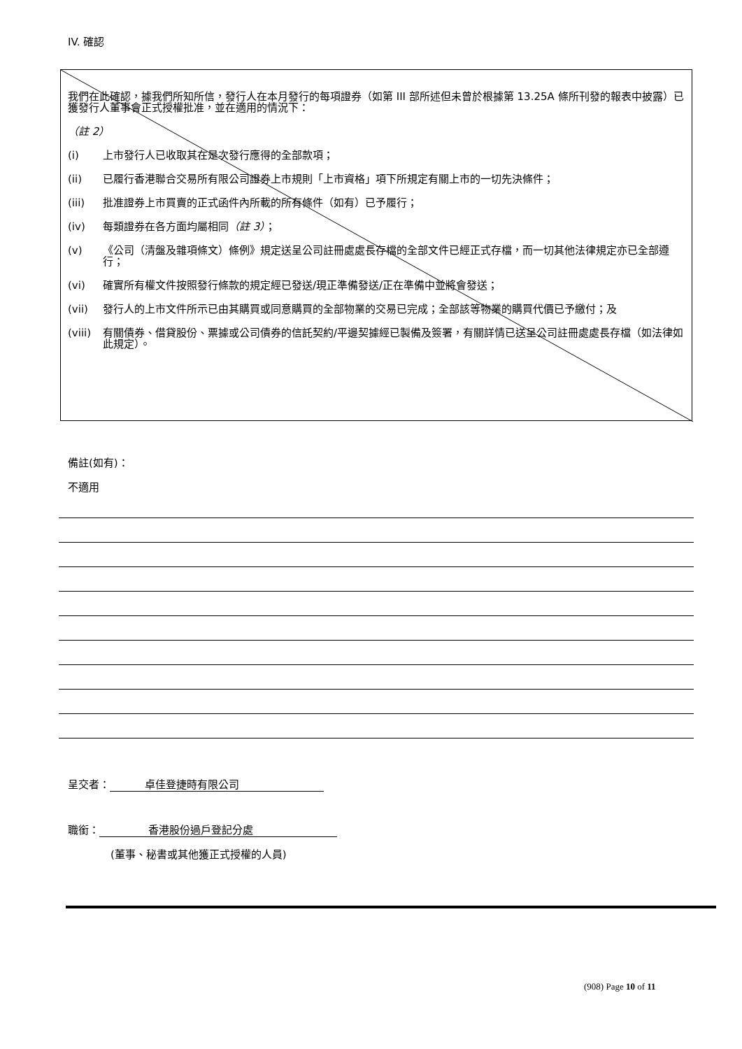IV. 確認
我們在此確認，據我們所知所信，發行人在本月發行的每項證券（如第 III 部所述但未曾於根據第 13.25A 條所刊發的報表中披露）已獲發行人董事會正式授權批准，並在適用的情況下：
（註 2）
(i) 上市發行人已收取其在是次發行應得的全部款項；
(ii) 已履行香港聯合交易所有限公司證券上市規則「上市資格」項下所規定有關上市的一切先決條件；
(iii) 批准證券上市買賣的正式函件內所載的所有條件（如有）已予履行；
(iv) 每類證券在各方面均屬相同（註 3）；
(v) 《公司（清盤及雜項條文）條例》規定送呈公司註冊處處長存檔的全部文件已經正式存檔，而一切其他法律規定亦已全部遵行；
(vi) 確實所有權文件按照發行條款的規定經已發送/現正準備發送/正在準備中並將會發送；
(vii) 發行人的上市文件所示已由其購買或同意購買的全部物業的交易已完成；全部該等物業的購買代價已予繳付；及
(viii) 有關債券、借貸股份、票據或公司債券的信託契約/平邊契據經已製備及簽署，有關詳情已送呈公司註冊處處長存檔（如法律如此規定）。
備註(如有)：
不適用
呈交者： 卓佳登捷時有限公司
職銜： 香港股份過戶登記分處
(董事、秘書或其他獲正式授權的人員)
(908) Page 10 of 11